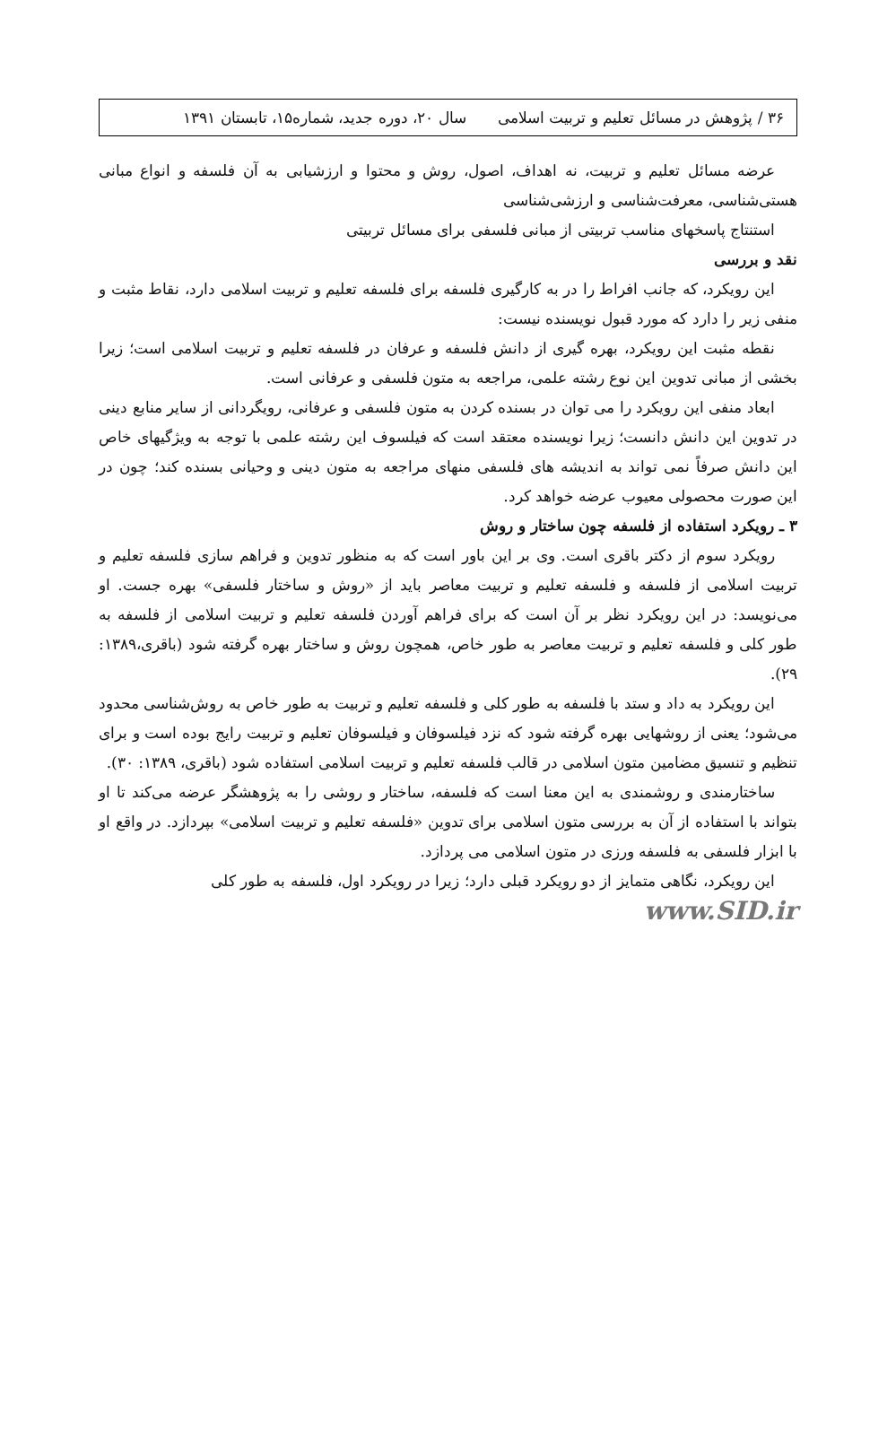۳۶ / پژوهش در مسائل تعلیم و تربیت اسلامی سال ۲۰، دوره جدید، شماره۱۵، تابستان ۱۳۹۱
عرضه مسائل تعلیم و تربیت، نه اهداف، اصول، روش و محتوا و ارزشیابی به آن فلسفه و انواع مبانی هستی‌شناسی، معرفت‌شناسی و ارزشی‌شناسی
استنتاج پاسخهای مناسب تربیتی از مبانی فلسفی برای مسائل تربیتی
نقد و بررسی
این رویکرد، که جانب افراط را در به کارگیری فلسفه برای فلسفه تعلیم و تربیت اسلامی دارد، نقاط مثبت و منفی زیر را دارد که مورد قبول نویسنده نیست:
نقطه مثبت این رویکرد، بهره گیری از دانش فلسفه و عرفان در فلسفه تعلیم و تربیت اسلامی است؛ زیرا بخشی از مبانی تدوین این نوع رشته علمی، مراجعه به متون فلسفی و عرفانی است.
ابعاد منفی این رویکرد را می توان در بسنده کردن به متون فلسفی و عرفانی، رویگردانی از سایر منابع دینی در تدوین این دانش دانست؛ زیرا نویسنده معتقد است که فیلسوف این رشته علمی با توجه به ویژگیهای خاص این دانش صرفاً نمی تواند به اندیشه های فلسفی منهای مراجعه به متون دینی و وحیانی بسنده کند؛ چون در این صورت محصولی معیوب عرضه خواهد کرد.
۳ ـ رویکرد استفاده از فلسفه چون ساختار و روش
رویکرد سوم از دکتر باقری است. وی بر این باور است که به منظور تدوین و فراهم سازی فلسفه تعلیم و تربیت اسلامی از فلسفه و فلسفه تعلیم و تربیت معاصر باید از «روش و ساختار فلسفی» بهره جست. او می‌نویسد: در این رویکرد نظر بر آن است که برای فراهم آوردن فلسفه تعلیم و تربیت اسلامی از فلسفه به طور کلی و فلسفه تعلیم و تربیت معاصر به طور خاص، همچون روش و ساختار بهره گرفته شود (باقری،۱۳۸۹: ۲۹).
این رویکرد به داد و ستد با فلسفه به طور کلی و فلسفه تعلیم و تربیت به طور خاص به روش‌شناسی محدود می‌شود؛ یعنی از روشهایی بهره گرفته شود که نزد فیلسوفان و فیلسوفان تعلیم و تربیت رایج بوده است و برای تنظیم و تنسیق مضامین متون اسلامی در قالب فلسفه تعلیم و تربیت اسلامی استفاده شود (باقری، ۱۳۸۹: ۳۰).
ساختارمندی و روشمندی به این معنا است که فلسفه، ساختار و روشی را به پژوهشگر عرضه می‌کند تا او بتواند با استفاده از آن به بررسی متون اسلامی برای تدوین «فلسفه تعلیم و تربیت اسلامی» بپردازد. در واقع او با ابزار فلسفی به فلسفه ورزی در متون اسلامی می پردازد.
این رویکرد، نگاهی متمایز از دو رویکرد قبلی دارد؛ زیرا در رویکرد اول، فلسفه به طور کلی
www.SID.ir